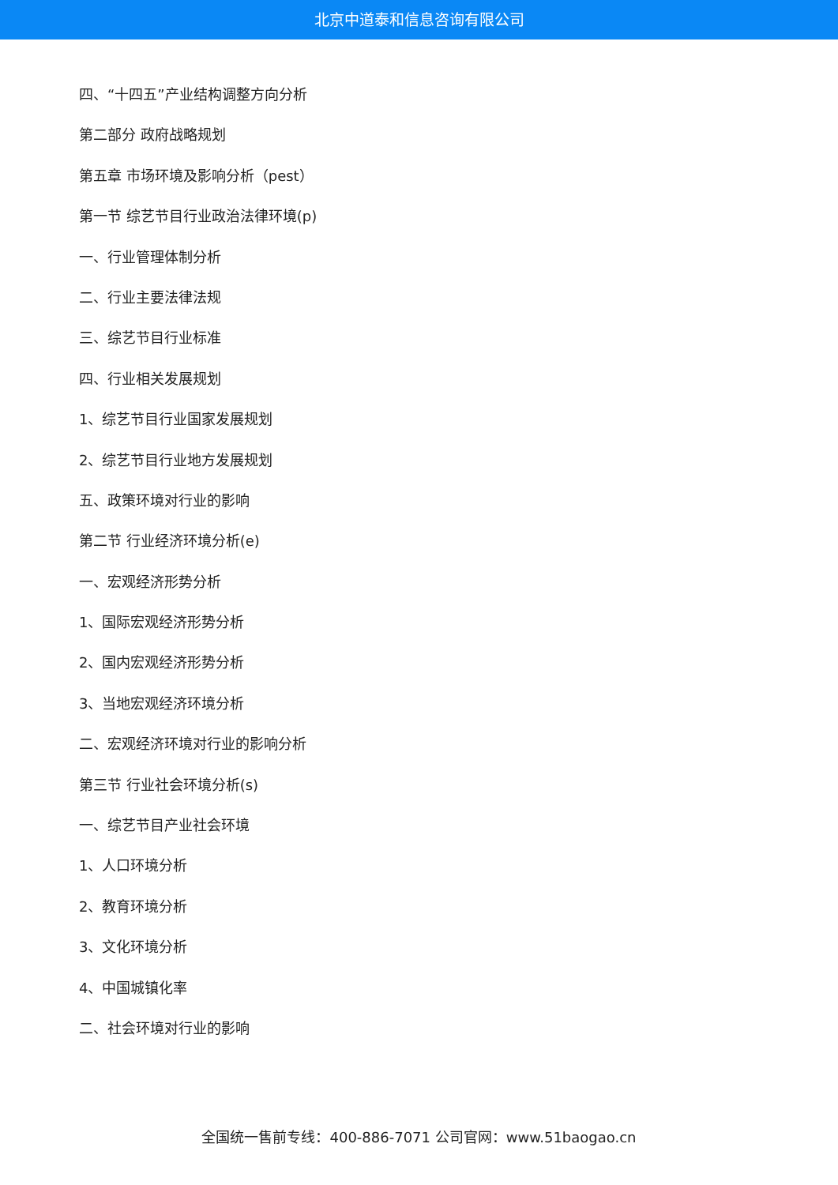北京中道泰和信息咨询有限公司
四、“十四五”产业结构调整方向分析
第二部分 政府战略规划
第五章 市场环境及影响分析（pest）
第一节 综艺节目行业政治法律环境(p)
一、行业管理体制分析
二、行业主要法律法规
三、综艺节目行业标准
四、行业相关发展规划
1、综艺节目行业国家发展规划
2、综艺节目行业地方发展规划
五、政策环境对行业的影响
第二节 行业经济环境分析(e)
一、宏观经济形势分析
1、国际宏观经济形势分析
2、国内宏观经济形势分析
3、当地宏观经济环境分析
二、宏观经济环境对行业的影响分析
第三节 行业社会环境分析(s)
一、综艺节目产业社会环境
1、人口环境分析
2、教育环境分析
3、文化环境分析
4、中国城镇化率
二、社会环境对行业的影响
全国统一售前专线：400-886-7071 公司官网：www.51baogao.cn